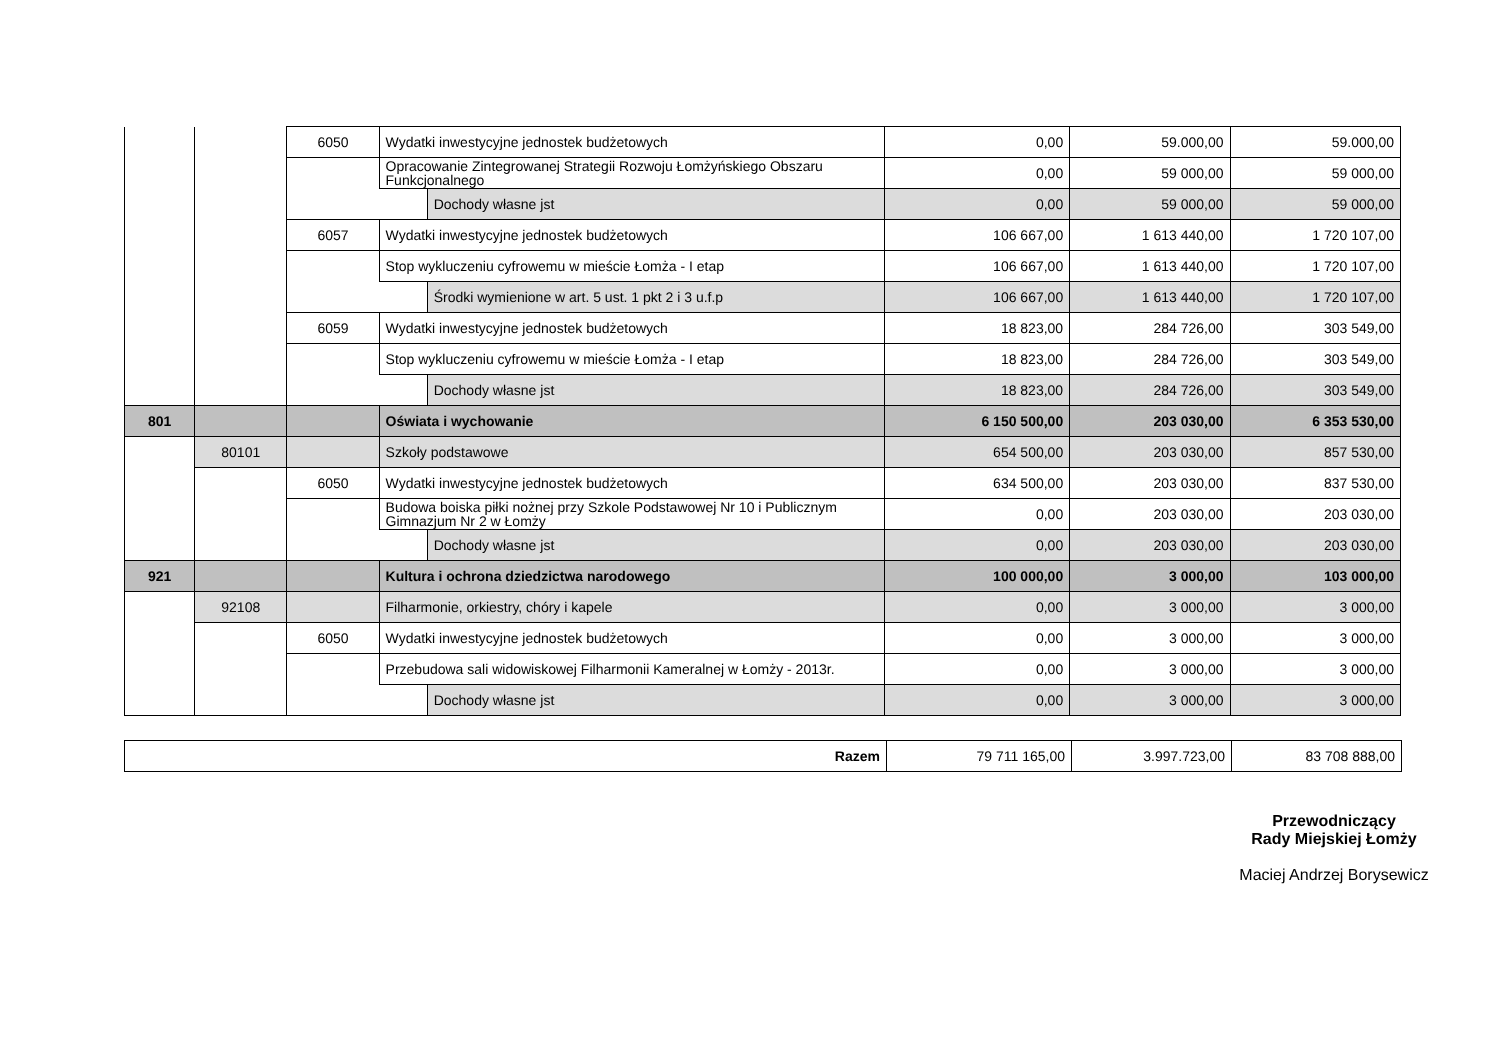| | | 6050 | Wydatki inwestycyjne jednostek budżetowych | | 0,00 | 59.000,00 | 59.000,00 |
| | | | Opracowanie Zintegrowanej Strategii Rozwoju Łomżyńskiego Obszaru Funkcjonalnego | | 0,00 | 59 000,00 | 59 000,00 |
| | | | | Dochody własne jst | 0,00 | 59 000,00 | 59 000,00 |
| | | 6057 | Wydatki inwestycyjne jednostek budżetowych | | 106 667,00 | 1 613 440,00 | 1 720 107,00 |
| | | | Stop wykluczeniu cyfrowemu w mieście Łomża - I etap | | 106 667,00 | 1 613 440,00 | 1 720 107,00 |
| | | | | Środki wymienione w art. 5 ust. 1 pkt 2 i 3 u.f.p | 106 667,00 | 1 613 440,00 | 1 720 107,00 |
| | | 6059 | Wydatki inwestycyjne jednostek budżetowych | | 18 823,00 | 284 726,00 | 303 549,00 |
| | | | Stop wykluczeniu cyfrowemu w mieście Łomża - I etap | | 18 823,00 | 284 726,00 | 303 549,00 |
| | | | | Dochody własne jst | 18 823,00 | 284 726,00 | 303 549,00 |
| 801 | | | Oświata i wychowanie | | 6 150 500,00 | 203 030,00 | 6 353 530,00 |
| | 80101 | | Szkoły podstawowe | | 654 500,00 | 203 030,00 | 857 530,00 |
| | | 6050 | Wydatki inwestycyjne jednostek budżetowych | | 634 500,00 | 203 030,00 | 837 530,00 |
| | | | Budowa boiska piłki nożnej przy Szkole Podstawowej Nr 10 i Publicznym Gimnazjum Nr 2 w Łomży | | 0,00 | 203 030,00 | 203 030,00 |
| | | | | Dochody własne jst | 0,00 | 203 030,00 | 203 030,00 |
| 921 | | | Kultura i ochrona dziedzictwa narodowego | | 100 000,00 | 3 000,00 | 103 000,00 |
| | 92108 | | Filharmonie, orkiestry, chóry i kapele | | 0,00 | 3 000,00 | 3 000,00 |
| | | 6050 | Wydatki inwestycyjne jednostek budżetowych | | 0,00 | 3 000,00 | 3 000,00 |
| | | | Przebudowa sali widowiskowej Filharmonii Kameralnej w Łomży - 2013r. | | 0,00 | 3 000,00 | 3 000,00 |
| | | | | Dochody własne jst | 0,00 | 3 000,00 | 3 000,00 |
| Razem | 79 711 165,00 | 3.997.723,00 | 83 708 888,00 |
Przewodniczący
Rady Miejskiej Łomży
Maciej Andrzej Borysewicz